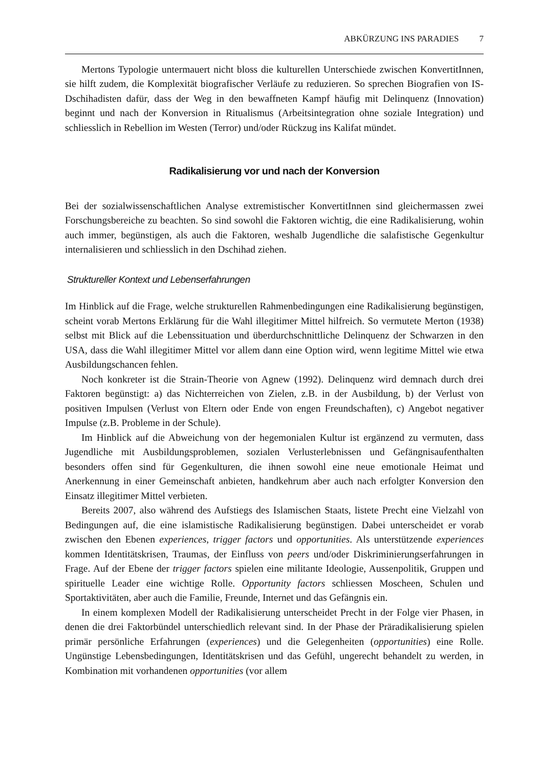ABKÜRZUNG INS PARADIES 7
Mertons Typologie untermauert nicht bloss die kulturellen Unterschiede zwischen KonvertitInnen, sie hilft zudem, die Komplexität biografischer Verläufe zu reduzieren. So sprechen Biografien von IS-Dschihadisten dafür, dass der Weg in den bewaffneten Kampf häufig mit Delinquenz (Innovation) beginnt und nach der Konversion in Ritualismus (Arbeitsintegration ohne soziale Integration) und schliesslich in Rebellion im Westen (Terror) und/oder Rückzug ins Kalifat mündet.
Radikalisierung vor und nach der Konversion
Bei der sozialwissenschaftlichen Analyse extremistischer KonvertitInnen sind gleichermassen zwei Forschungsbereiche zu beachten. So sind sowohl die Faktoren wichtig, die eine Radikalisierung, wohin auch immer, begünstigen, als auch die Faktoren, weshalb Jugendliche die salafistische Gegenkultur internalisieren und schliesslich in den Dschihad ziehen.
Struktureller Kontext und Lebenserfahrungen
Im Hinblick auf die Frage, welche strukturellen Rahmenbedingungen eine Radikalisierung begünstigen, scheint vorab Mertons Erklärung für die Wahl illegitimer Mittel hilfreich. So vermutete Merton (1938) selbst mit Blick auf die Lebenssituation und überdurchschnittliche Delinquenz der Schwarzen in den USA, dass die Wahl illegitimer Mittel vor allem dann eine Option wird, wenn legitime Mittel wie etwa Ausbildungschancen fehlen.
Noch konkreter ist die Strain-Theorie von Agnew (1992). Delinquenz wird demnach durch drei Faktoren begünstigt: a) das Nichterreichen von Zielen, z.B. in der Ausbildung, b) der Verlust von positiven Impulsen (Verlust von Eltern oder Ende von engen Freundschaften), c) Angebot negativer Impulse (z.B. Probleme in der Schule).
Im Hinblick auf die Abweichung von der hegemonialen Kultur ist ergänzend zu vermuten, dass Jugendliche mit Ausbildungsproblemen, sozialen Verlusterlebnissen und Gefängnisaufenthalten besonders offen sind für Gegenkulturen, die ihnen sowohl eine neue emotionale Heimat und Anerkennung in einer Gemeinschaft anbieten, handkehrum aber auch nach erfolgter Konversion den Einsatz illegitimer Mittel verbieten.
Bereits 2007, also während des Aufstiegs des Islamischen Staats, listete Precht eine Vielzahl von Bedingungen auf, die eine islamistische Radikalisierung begünstigen. Dabei unterscheidet er vorab zwischen den Ebenen experiences, trigger factors und opportunities. Als unterstützende experiences kommen Identitätskrisen, Traumas, der Einfluss von peers und/oder Diskriminierungserfahrungen in Frage. Auf der Ebene der trigger factors spielen eine militante Ideologie, Aussenpolitik, Gruppen und spirituelle Leader eine wichtige Rolle. Opportunity factors schliessen Moscheen, Schulen und Sportaktivitäten, aber auch die Familie, Freunde, Internet und das Gefängnis ein.
In einem komplexen Modell der Radikalisierung unterscheidet Precht in der Folge vier Phasen, in denen die drei Faktorbündel unterschiedlich relevant sind. In der Phase der Prär­adikalisierung spielen primär persönliche Erfahrungen (experiences) und die Gelegenheiten (opportunities) eine Rolle. Ungünstige Lebensbedingungen, Identitätskrisen und das Gefühl, ungerecht behandelt zu werden, in Kombination mit vorhandenen opportunities (vor allem